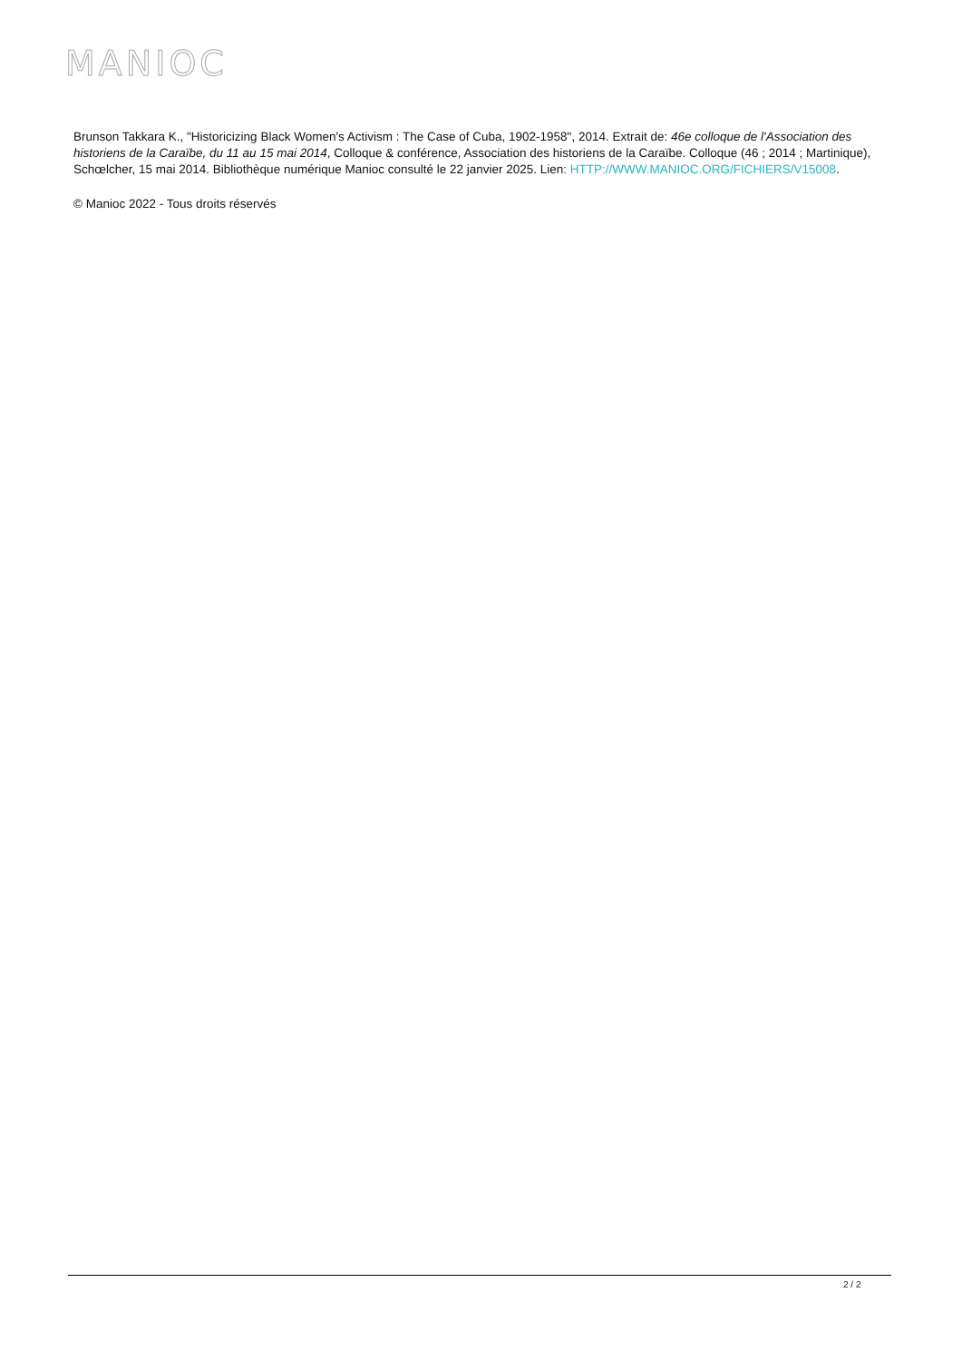MANIOC
Brunson Takkara K., "Historicizing Black Women's Activism : The Case of Cuba, 1902-1958", 2014. Extrait de: 46e colloque de l'Association des historiens de la Caraïbe, du 11 au 15 mai 2014, Colloque & conférence, Association des historiens de la Caraïbe. Colloque (46 ; 2014 ; Martinique), Schœlcher, 15 mai 2014. Bibliothèque numérique Manioc consulté le 22 janvier 2025. Lien: HTTP://WWW.MANIOC.ORG/FICHIERS/V15008.
© Manioc 2022 - Tous droits réservés
2 / 2